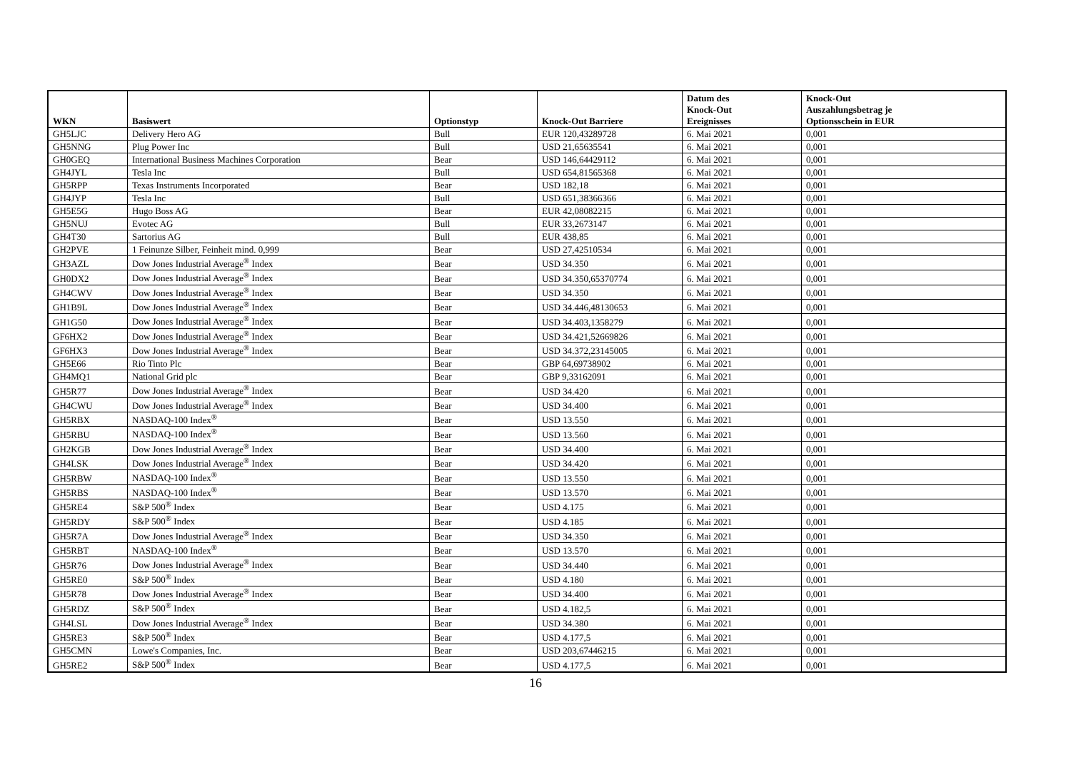| WKN | Basiswert | Optionstyp | Knock-Out Barriere | Datum des Knock-Out Ereignisses | Knock-Out Auszahlungsbetrag je Optionsschein in EUR |
| --- | --- | --- | --- | --- | --- |
| GH5LJC | Delivery Hero AG | Bull | EUR 120,43289728 | 6. Mai 2021 | 0,001 |
| GH5NNG | Plug Power Inc | Bull | USD 21,65635541 | 6. Mai 2021 | 0,001 |
| GH0GEQ | International Business Machines Corporation | Bear | USD 146,64429112 | 6. Mai 2021 | 0,001 |
| GH4JYL | Tesla Inc | Bull | USD 654,81565368 | 6. Mai 2021 | 0,001 |
| GH5RPP | Texas Instruments Incorporated | Bear | USD 182,18 | 6. Mai 2021 | 0,001 |
| GH4JYP | Tesla Inc | Bull | USD 651,38366366 | 6. Mai 2021 | 0,001 |
| GH5E5G | Hugo Boss AG | Bear | EUR 42,08082215 | 6. Mai 2021 | 0,001 |
| GH5NUJ | Evotec AG | Bull | EUR 33,2673147 | 6. Mai 2021 | 0,001 |
| GH4T30 | Sartorius AG | Bull | EUR 438,85 | 6. Mai 2021 | 0,001 |
| GH2PVE | 1 Feinunze Silber, Feinheit mind. 0,999 | Bear | USD 27,42510534 | 6. Mai 2021 | 0,001 |
| GH3AZL | Dow Jones Industrial Average<sup>®</sup> Index | Bear | USD 34.350 | 6. Mai 2021 | 0,001 |
| GH0DX2 | Dow Jones Industrial Average<sup>®</sup> Index | Bear | USD 34.350,65370774 | 6. Mai 2021 | 0,001 |
| GH4CWV | Dow Jones Industrial Average<sup>®</sup> Index | Bear | USD 34.350 | 6. Mai 2021 | 0,001 |
| GH1B9L | Dow Jones Industrial Average<sup>®</sup> Index | Bear | USD 34.446,48130653 | 6. Mai 2021 | 0,001 |
| GH1G50 | Dow Jones Industrial Average<sup>®</sup> Index | Bear | USD 34.403,1358279 | 6. Mai 2021 | 0,001 |
| GF6HX2 | Dow Jones Industrial Average<sup>®</sup> Index | Bear | USD 34.421,52669826 | 6. Mai 2021 | 0,001 |
| GF6HX3 | Dow Jones Industrial Average<sup>®</sup> Index | Bear | USD 34.372,23145005 | 6. Mai 2021 | 0,001 |
| GH5E66 | Rio Tinto Plc | Bear | GBP 64,69738902 | 6. Mai 2021 | 0,001 |
| GH4MQ1 | National Grid plc | Bear | GBP 9,33162091 | 6. Mai 2021 | 0,001 |
| GH5R77 | Dow Jones Industrial Average<sup>®</sup> Index | Bear | USD 34.420 | 6. Mai 2021 | 0,001 |
| GH4CWU | Dow Jones Industrial Average<sup>®</sup> Index | Bear | USD 34.400 | 6. Mai 2021 | 0,001 |
| GH5RBX | NASDAQ-100 Index<sup>®</sup> | Bear | USD 13.550 | 6. Mai 2021 | 0,001 |
| GH5RBU | NASDAQ-100 Index<sup>®</sup> | Bear | USD 13.560 | 6. Mai 2021 | 0,001 |
| GH2KGB | Dow Jones Industrial Average<sup>®</sup> Index | Bear | USD 34.400 | 6. Mai 2021 | 0,001 |
| GH4LSK | Dow Jones Industrial Average<sup>®</sup> Index | Bear | USD 34.420 | 6. Mai 2021 | 0,001 |
| GH5RBW | NASDAQ-100 Index<sup>®</sup> | Bear | USD 13.550 | 6. Mai 2021 | 0,001 |
| GH5RBS | NASDAQ-100 Index<sup>®</sup> | Bear | USD 13.570 | 6. Mai 2021 | 0,001 |
| GH5RE4 | S&P 500<sup>®</sup> Index | Bear | USD 4.175 | 6. Mai 2021 | 0,001 |
| GH5RDY | S&P 500<sup>®</sup> Index | Bear | USD 4.185 | 6. Mai 2021 | 0,001 |
| GH5R7A | Dow Jones Industrial Average<sup>®</sup> Index | Bear | USD 34.350 | 6. Mai 2021 | 0,001 |
| GH5RBT | NASDAQ-100 Index<sup>®</sup> | Bear | USD 13.570 | 6. Mai 2021 | 0,001 |
| GH5R76 | Dow Jones Industrial Average<sup>®</sup> Index | Bear | USD 34.440 | 6. Mai 2021 | 0,001 |
| GH5RE0 | S&P 500<sup>®</sup> Index | Bear | USD 4.180 | 6. Mai 2021 | 0,001 |
| GH5R78 | Dow Jones Industrial Average<sup>®</sup> Index | Bear | USD 34.400 | 6. Mai 2021 | 0,001 |
| GH5RDZ | S&P 500<sup>®</sup> Index | Bear | USD 4.182,5 | 6. Mai 2021 | 0,001 |
| GH4LSL | Dow Jones Industrial Average<sup>®</sup> Index | Bear | USD 34.380 | 6. Mai 2021 | 0,001 |
| GH5RE3 | S&P 500<sup>®</sup> Index | Bear | USD 4.177,5 | 6. Mai 2021 | 0,001 |
| GH5CMN | Lowe's Companies, Inc. | Bear | USD 203,67446215 | 6. Mai 2021 | 0,001 |
| GH5RE2 | S&P 500<sup>®</sup> Index | Bear | USD 4.177,5 | 6. Mai 2021 | 0,001 |
16